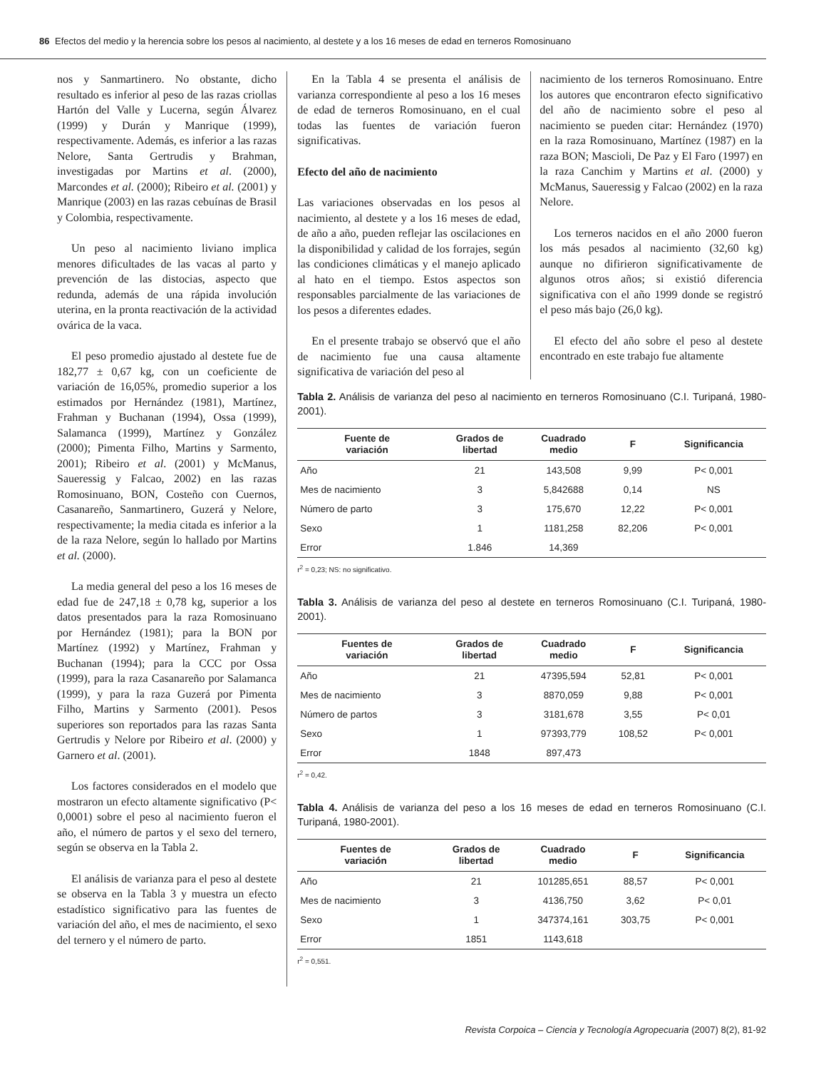86 Efectos del medio y la herencia sobre los pesos al nacimiento, al destete y a los 16 meses de edad en terneros Romosinuano
nos y Sanmartinero. No obstante, dicho resultado es inferior al peso de las razas criollas Hartón del Valle y Lucerna, según Álvarez (1999) y Durán y Manrique (1999), respectivamente. Además, es inferior a las razas Nelore, Santa Gertrudis y Brahman, investigadas por Martins et al. (2000), Marcondes et al. (2000); Ribeiro et al. (2001) y Manrique (2003) en las razas cebuínas de Brasil y Colombia, respectivamente.
Un peso al nacimiento liviano implica menores dificultades de las vacas al parto y prevención de las distocias, aspecto que redunda, además de una rápida involución uterina, en la pronta reactivación de la actividad ovárica de la vaca.
El peso promedio ajustado al destete fue de 182,77 ± 0,67 kg, con un coeficiente de variación de 16,05%, promedio superior a los estimados por Hernández (1981), Martínez, Frahman y Buchanan (1994), Ossa (1999), Salamanca (1999), Martínez y González (2000); Pimenta Filho, Martins y Sarmento, 2001); Ribeiro et al. (2001) y McManus, Saueressig y Falcao, 2002) en las razas Romosinuano, BON, Costeño con Cuernos, Casanareño, Sanmartinero, Guzerá y Nelore, respectivamente; la media citada es inferior a la de la raza Nelore, según lo hallado por Martins et al. (2000).
La media general del peso a los 16 meses de edad fue de 247,18 ± 0,78 kg, superior a los datos presentados para la raza Romosinuano por Hernández (1981); para la BON por Martínez (1992) y Martínez, Frahman y Buchanan (1994); para la CCC por Ossa (1999), para la raza Casanareño por Salamanca (1999), y para la raza Guzerá por Pimenta Filho, Martins y Sarmento (2001). Pesos superiores son reportados para las razas Santa Gertrudis y Nelore por Ribeiro et al. (2000) y Garnero et al. (2001).
Los factores considerados en el modelo que mostraron un efecto altamente significativo (P< 0,0001) sobre el peso al nacimiento fueron el año, el número de partos y el sexo del ternero, según se observa en la Tabla 2.
El análisis de varianza para el peso al destete se observa en la Tabla 3 y muestra un efecto estadístico significativo para las fuentes de variación del año, el mes de nacimiento, el sexo del ternero y el número de parto.
En la Tabla 4 se presenta el análisis de varianza correspondiente al peso a los 16 meses de edad de terneros Romosinuano, en el cual todas las fuentes de variación fueron significativas.
Efecto del año de nacimiento
Las variaciones observadas en los pesos al nacimiento, al destete y a los 16 meses de edad, de año a año, pueden reflejar las oscilaciones en la disponibilidad y calidad de los forrajes, según las condiciones climáticas y el manejo aplicado al hato en el tiempo. Estos aspectos son responsables parcialmente de las variaciones de los pesos a diferentes edades.
En el presente trabajo se observó que el año de nacimiento fue una causa altamente significativa de variación del peso al
nacimiento de los terneros Romosinuano. Entre los autores que encontraron efecto significativo del año de nacimiento sobre el peso al nacimiento se pueden citar: Hernández (1970) en la raza Romosinuano, Martínez (1987) en la raza BON; Mascioli, De Paz y El Faro (1997) en la raza Canchim y Martins et al. (2000) y McManus, Saueressig y Falcao (2002) en la raza Nelore.
Los terneros nacidos en el año 2000 fueron los más pesados al nacimiento (32,60 kg) aunque no difirieron significativamente de algunos otros años; si existió diferencia significativa con el año 1999 donde se registró el peso más bajo (26,0 kg).
El efecto del año sobre el peso al destete encontrado en este trabajo fue altamente
Tabla 2. Análisis de varianza del peso al nacimiento en terneros Romosinuano (C.I. Turipaná, 1980-2001).
| Fuente de variación | Grados de libertad | Cuadrado medio | F | Significancia |
| --- | --- | --- | --- | --- |
| Año | 21 | 143,508 | 9,99 | P< 0,001 |
| Mes de nacimiento | 3 | 5,842688 | 0,14 | NS |
| Número de parto | 3 | 175,670 | 12,22 | P< 0,001 |
| Sexo | 1 | 1181,258 | 82,206 | P< 0,001 |
| Error | 1.846 | 14,369 | | |
r<sup>2</sup> = 0,23; NS: no significativo.
Tabla 3. Análisis de varianza del peso al destete en terneros Romosinuano (C.I. Turipaná, 1980-2001).
| Fuentes de variación | Grados de libertad | Cuadrado medio | F | Significancia |
| --- | --- | --- | --- | --- |
| Año | 21 | 47395,594 | 52,81 | P< 0,001 |
| Mes de nacimiento | 3 | 8870,059 | 9,88 | P< 0,001 |
| Número de partos | 3 | 3181,678 | 3,55 | P< 0,01 |
| Sexo | 1 | 97393,779 | 108,52 | P< 0,001 |
| Error | 1848 | 897,473 | | |
r<sup>2</sup> = 0,42.
Tabla 4. Análisis de varianza del peso a los 16 meses de edad en terneros Romosinuano (C.I. Turipaná, 1980-2001).
| Fuentes de variación | Grados de libertad | Cuadrado medio | F | Significancia |
| --- | --- | --- | --- | --- |
| Año | 21 | 101285,651 | 88,57 | P< 0,001 |
| Mes de nacimiento | 3 | 4136,750 | 3,62 | P< 0,01 |
| Sexo | 1 | 347374,161 | 303,75 | P< 0,001 |
| Error | 1851 | 1143,618 | | |
r<sup>2</sup> = 0,551.
Revista Corpoica – Ciencia y Tecnología Agropecuaria (2007) 8(2), 81-92